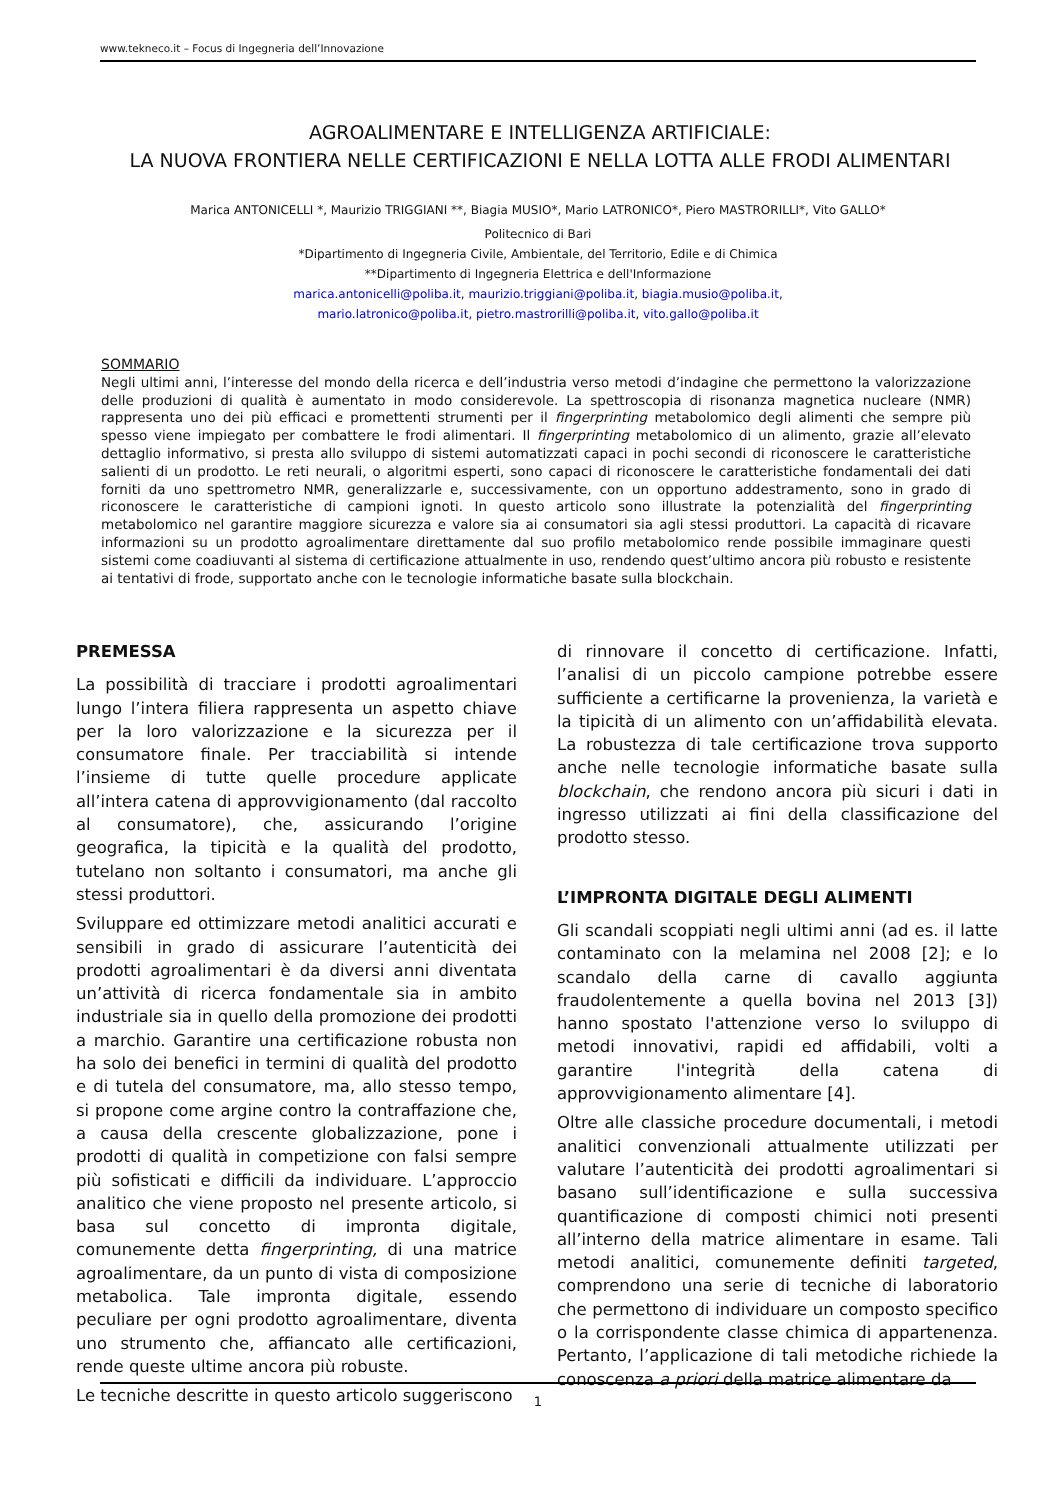www.tekneco.it – Focus di Ingegneria dell’Innovazione
AGROALIMENTARE E INTELLIGENZA ARTIFICIALE:
LA NUOVA FRONTIERA NELLE CERTIFICAZIONI E NELLA LOTTA ALLE FRODI ALIMENTARI
Marica ANTONICELLI *, Maurizio TRIGGIANI **, Biagia MUSIO*, Mario LATRONICO*, Piero MASTRORILLI*, Vito GALLO*
Politecnico di Bari
*Dipartimento di Ingegneria Civile, Ambientale, del Territorio, Edile e di Chimica
**Dipartimento di Ingegneria Elettrica e dell'Informazione
marica.antonicelli@poliba.it, maurizio.triggiani@poliba.it, biagia.musio@poliba.it,
mario.latronico@poliba.it, pietro.mastrorilli@poliba.it, vito.gallo@poliba.it
SOMMARIO
Negli ultimi anni, l’interesse del mondo della ricerca e dell’industria verso metodi d’indagine che permettono la valorizzazione delle produzioni di qualità è aumentato in modo considerevole. La spettroscopia di risonanza magnetica nucleare (NMR) rappresenta uno dei più efficaci e promettenti strumenti per il fingerprinting metabolomico degli alimenti che sempre più spesso viene impiegato per combattere le frodi alimentari. Il fingerprinting metabolomico di un alimento, grazie all’elevato dettaglio informativo, si presta allo sviluppo di sistemi automatizzati capaci in pochi secondi di riconoscere le caratteristiche salienti di un prodotto. Le reti neurali, o algoritmi esperti, sono capaci di riconoscere le caratteristiche fondamentali dei dati forniti da uno spettrometro NMR, generalizzarle e, successivamente, con un opportuno addestramento, sono in grado di riconoscere le caratteristiche di campioni ignoti. In questo articolo sono illustrate la potenzialità del fingerprinting metabolomico nel garantire maggiore sicurezza e valore sia ai consumatori sia agli stessi produttori. La capacità di ricavare informazioni su un prodotto agroalimentare direttamente dal suo profilo metabolomico rende possibile immaginare questi sistemi come coadiuvanti al sistema di certificazione attualmente in uso, rendendo quest’ultimo ancora più robusto e resistente ai tentativi di frode, supportato anche con le tecnologie informatiche basate sulla blockchain.
PREMESSA
La possibilità di tracciare i prodotti agroalimentari lungo l’intera filiera rappresenta un aspetto chiave per la loro valorizzazione e la sicurezza per il consumatore finale. Per tracciabilità si intende l’insieme di tutte quelle procedure applicate all’intera catena di approvvigionamento (dal raccolto al consumatore), che, assicurando l’origine geografica, la tipicità e la qualità del prodotto, tutelano non soltanto i consumatori, ma anche gli stessi produttori.
Sviluppare ed ottimizzare metodi analitici accurati e sensibili in grado di assicurare l’autenticità dei prodotti agroalimentari è da diversi anni diventata un’attività di ricerca fondamentale sia in ambito industriale sia in quello della promozione dei prodotti a marchio. Garantire una certificazione robusta non ha solo dei benefici in termini di qualità del prodotto e di tutela del consumatore, ma, allo stesso tempo, si propone come argine contro la contraffazione che, a causa della crescente globalizzazione, pone i prodotti di qualità in competizione con falsi sempre più sofisticati e difficili da individuare. L’approccio analitico che viene proposto nel presente articolo, si basa sul concetto di impronta digitale, comunemente detta fingerprinting, di una matrice agroalimentare, da un punto di vista di composizione metabolica. Tale impronta digitale, essendo peculiare per ogni prodotto agroalimentare, diventa uno strumento che, affiancato alle certificazioni, rende queste ultime ancora più robuste.
Le tecniche descritte in questo articolo suggeriscono
di rinnovare il concetto di certificazione. Infatti, l’analisi di un piccolo campione potrebbe essere sufficiente a certificarne la provenienza, la varietà e la tipicità di un alimento con un’affidabilità elevata. La robustezza di tale certificazione trova supporto anche nelle tecnologie informatiche basate sulla blockchain, che rendono ancora più sicuri i dati in ingresso utilizzati ai fini della classificazione del prodotto stesso.
L’IMPRONTA DIGITALE DEGLI ALIMENTI
Gli scandali scoppiati negli ultimi anni (ad es. il latte contaminato con la melamina nel 2008 [2]; e lo scandalo della carne di cavallo aggiunta fraudolentemente a quella bovina nel 2013 [3]) hanno spostato l'attenzione verso lo sviluppo di metodi innovativi, rapidi ed affidabili, volti a garantire l'integrità della catena di approvvigionamento alimentare [4].
Oltre alle classiche procedure documentali, i metodi analitici convenzionali attualmente utilizzati per valutare l’autenticità dei prodotti agroalimentari si basano sull’identificazione e sulla successiva quantificazione di composti chimici noti presenti all’interno della matrice alimentare in esame. Tali metodi analitici, comunemente definiti targeted, comprendono una serie di tecniche di laboratorio che permettono di individuare un composto specifico o la corrispondente classe chimica di appartenenza. Pertanto, l’applicazione di tali metodiche richiede la conoscenza a priori della matrice alimentare da
1